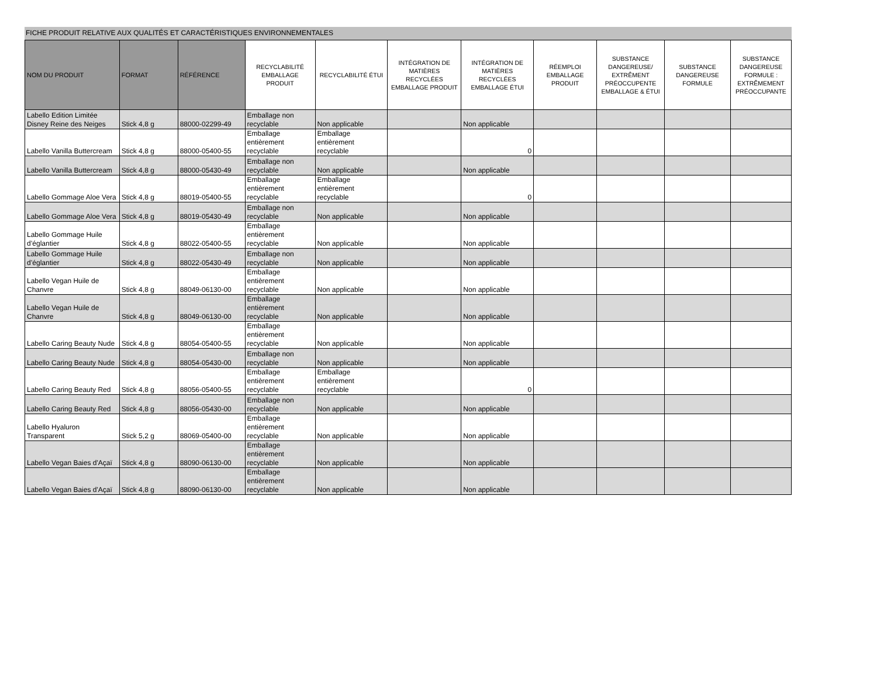FICHE PRODUIT RELATIVE AUX QUALITÉS ET CARACTÉRISTIQUES ENVIRONNEMENTALES
| NOM DU PRODUIT | FORMAT | RÉFÉRENCE | RECYCLABILITÉ EMBALLAGE PRODUIT | RECYCLABILITÉ ÉTUI | INTÉGRATION DE MATIÈRES RECYCLÉES EMBALLAGE PRODUIT | INTÉGRATION DE MATIÈRES RECYCLÉES EMBALLAGE ÉTUI | RÉEMPLOI EMBALLAGE PRODUIT | SUBSTANCE DANGEREUSE/ EXTRÊMENT PRÉOCCUPENTE EMBALLAGE & ÉTUI | SUBSTANCE DANGEREUSE FORMULE | SUBSTANCE DANGEREUSE FORMULE : EXTRÊMEMENT PRÉOCCUPANTE |
| --- | --- | --- | --- | --- | --- | --- | --- | --- | --- | --- |
| Labello Edition Limitée Disney Reine des Neiges | Stick 4,8 g | 88000-02299-49 | Emballage non recyclable | Non applicable | | Non applicable | | | | |
| Labello Vanilla Buttercream | Stick 4,8 g | 88000-05400-55 | Emballage entièrement recyclable | Emballage entièrement recyclable | | 0 | | | | |
| Labello Vanilla Buttercream | Stick 4,8 g | 88000-05430-49 | Emballage non recyclable | Non applicable | | Non applicable | | | | |
| Labello Gommage Aloe Vera | Stick 4,8 g | 88019-05400-55 | Emballage entièrement recyclable | Emballage entièrement recyclable | | 0 | | | | |
| Labello Gommage Aloe Vera | Stick 4,8 g | 88019-05430-49 | Emballage non recyclable | Non applicable | | Non applicable | | | | |
| Labello Gommage Huile d’églantier | Stick 4,8 g | 88022-05400-55 | Emballage entièrement recyclable | Non applicable | | Non applicable | | | | |
| Labello Gommage Huile d’églantier | Stick 4,8 g | 88022-05430-49 | Emballage non recyclable | Non applicable | | Non applicable | | | | |
| Labello Vegan Huile de Chanvre | Stick 4,8 g | 88049-06130-00 | Emballage entièrement recyclable | Non applicable | | Non applicable | | | | |
| Labello Vegan Huile de Chanvre | Stick 4,8 g | 88049-06130-00 | Emballage entièrement recyclable | Non applicable | | Non applicable | | | | |
| Labello Caring Beauty Nude | Stick 4,8 g | 88054-05400-55 | Emballage entièrement recyclable | Non applicable | | Non applicable | | | | |
| Labello Caring Beauty Nude | Stick 4,8 g | 88054-05430-00 | Emballage non recyclable | Non applicable | | Non applicable | | | | |
| Labello Caring Beauty Red | Stick 4,8 g | 88056-05400-55 | Emballage entièrement recyclable | Emballage entièrement recyclable | | 0 | | | | |
| Labello Caring Beauty Red | Stick 4,8 g | 88056-05430-00 | Emballage non recyclable | Non applicable | | Non applicable | | | | |
| Labello Hyaluron Transparent | Stick 5,2 g | 88069-05400-00 | Emballage entièrement recyclable | Non applicable | | Non applicable | | | | |
| Labello Vegan Baies d'Açaï | Stick 4,8 g | 88090-06130-00 | Emballage entièrement recyclable | Non applicable | | Non applicable | | | | |
| Labello Vegan Baies d'Açaï | Stick 4,8 g | 88090-06130-00 | Emballage entièrement recyclable | Non applicable | | Non applicable | | | | |